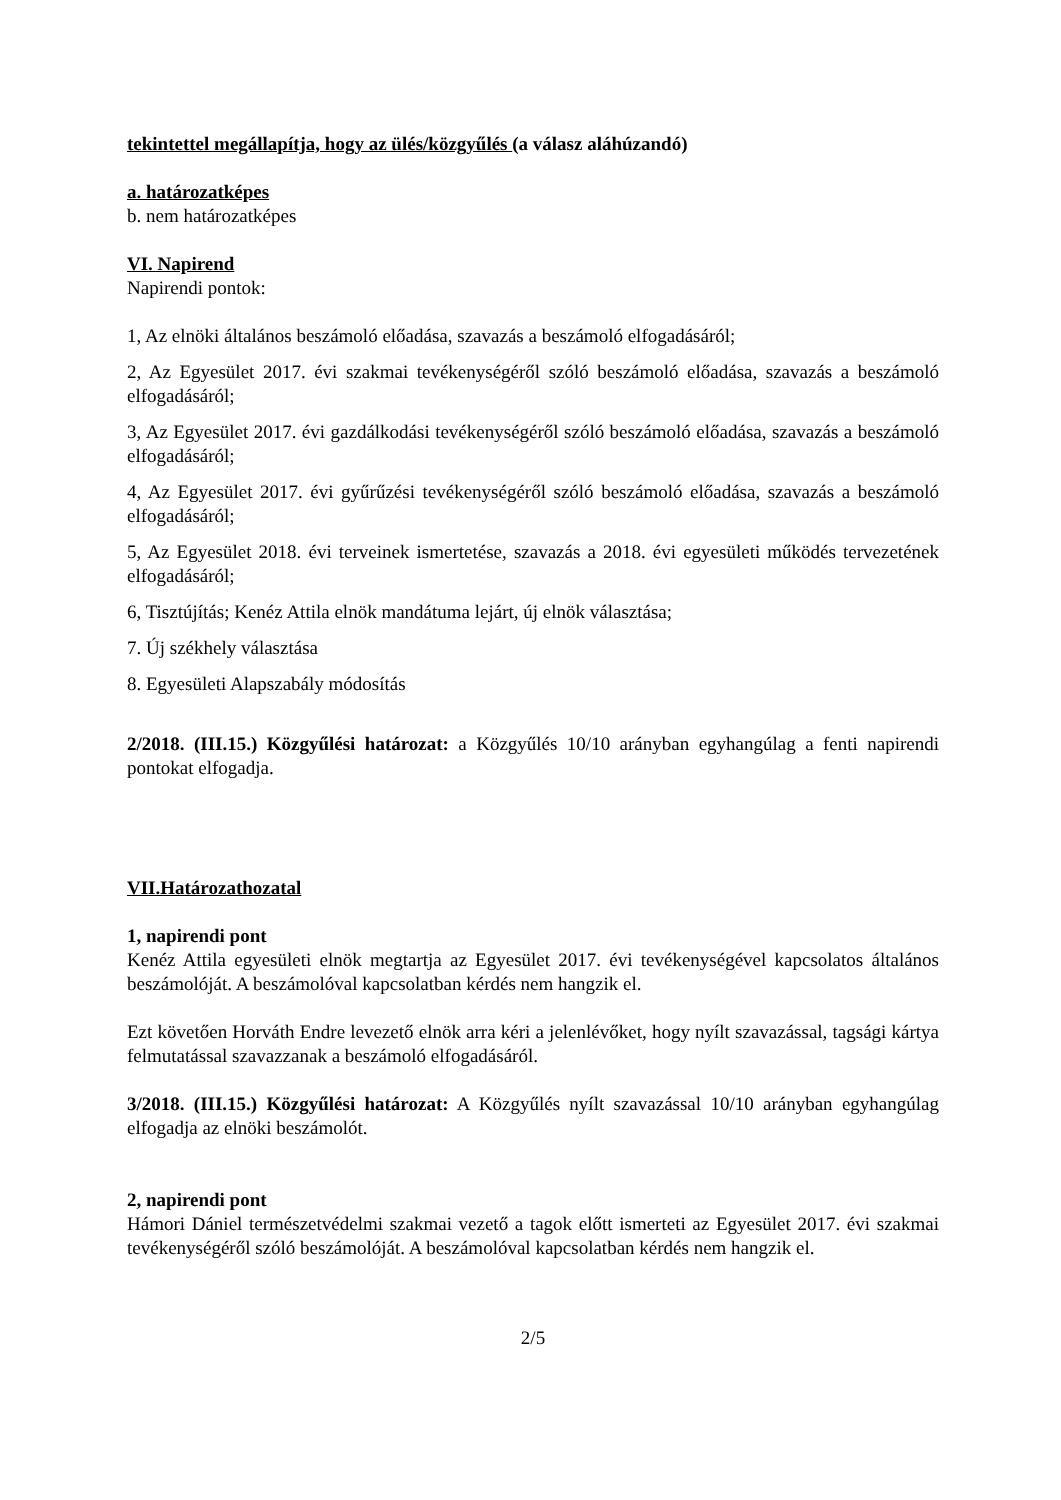tekintettel megállapítja, hogy az ülés/közgyűlés (a válasz aláhúzandó)
a. határozatképes
b. nem határozatképes
VI. Napirend
Napirendi pontok:
1, Az elnöki általános beszámoló előadása, szavazás a beszámoló elfogadásáról;
2, Az Egyesület 2017. évi szakmai tevékenységéről szóló beszámoló előadása, szavazás a beszámoló elfogadásáról;
3, Az Egyesület 2017. évi gazdálkodási tevékenységéről szóló beszámoló előadása, szavazás a beszámoló elfogadásáról;
4, Az Egyesület 2017. évi gyűrűzési tevékenységéről szóló beszámoló előadása, szavazás a beszámoló elfogadásáról;
5, Az Egyesület 2018. évi terveinek ismertetése, szavazás a 2018. évi egyesületi működés tervezetének elfogadásáról;
6, Tisztújítás; Kenéz Attila elnök mandátuma lejárt, új elnök választása;
7. Új székhely választása
8. Egyesületi Alapszabály módosítás
2/2018. (III.15.) Közgyűlési határozat: a Közgyűlés 10/10 arányban egyhangúlag a fenti napirendi pontokat elfogadja.
VII.Határozathozatal
1, napirendi pont
Kenéz Attila egyesületi elnök megtartja az Egyesület 2017. évi tevékenységével kapcsolatos általános beszámolóját. A beszámolóval kapcsolatban kérdés nem hangzik el.
Ezt követően Horváth Endre levezető elnök arra kéri a jelenlévőket, hogy nyílt szavazással, tagsági kártya felmutatással szavazzanak a beszámoló elfogadásáról.
3/2018. (III.15.) Közgyűlési határozat: A Közgyűlés nyílt szavazással 10/10 arányban egyhangúlag elfogadja az elnöki beszámolót.
2, napirendi pont
Hámori Dániel természetvédelmi szakmai vezető a tagok előtt ismerteti az Egyesület 2017. évi szakmai tevékenységéről szóló beszámolóját. A beszámolóval kapcsolatban kérdés nem hangzik el.
2/5